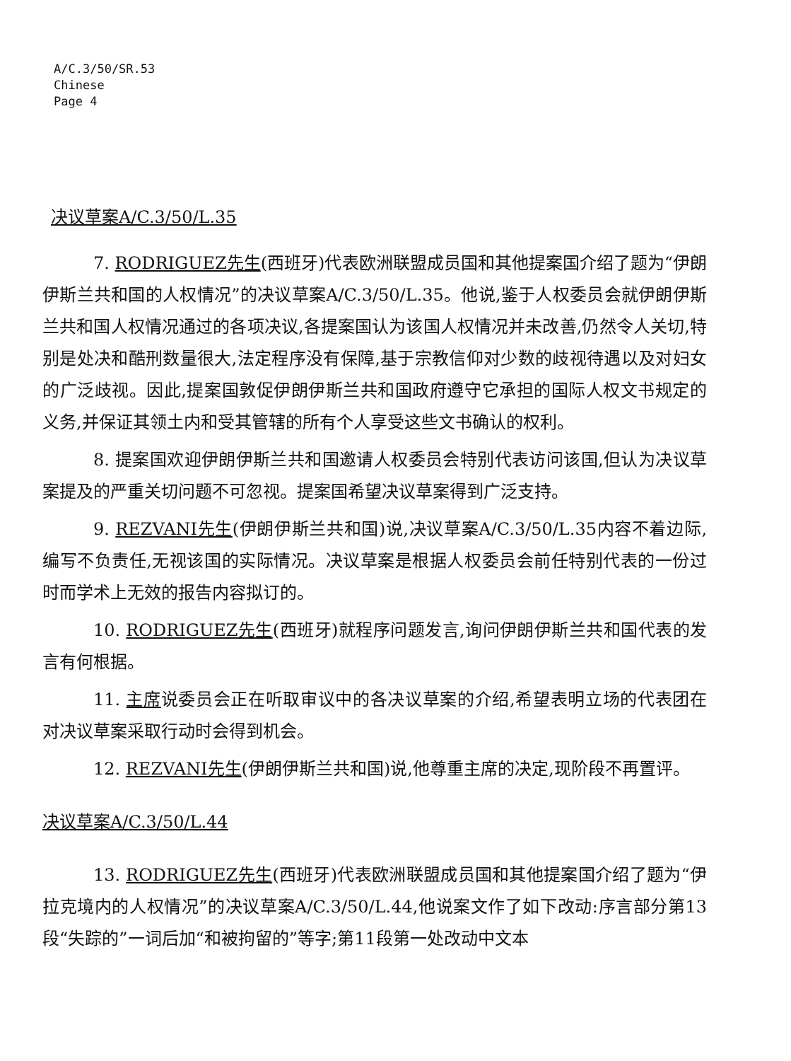A/C.3/50/SR.53
Chinese
Page 4
决议草案A/C.3/50/L.35
7. RODRIGUEZ先生(西班牙)代表欧洲联盟成员国和其他提案国介绍了题为“伊朗伊斯兰共和国的人权情况”的决议草案A/C.3/50/L.35。他说,鉴于人权委员会就伊朗伊斯兰共和国人权情况通过的各项决议,各提案国认为该国人权情况并未改善,仍然令人关切,特别是处决和酷刑数量很大,法定程序没有保障,基于宗教信仰对少数的歧视待遇以及对妇女的广泛歧视。因此,提案国敦促伊朗伊斯兰共和国政府遵守它承担的国际人权文书规定的义务,并保证其领土内和受其管辖的所有个人享受这些文书确认的权利。
8. 提案国欢迎伊朗伊斯兰共和国邀请人权委员会特别代表访问该国,但认为决议草案提及的严重关切问题不可忽视。提案国希望决议草案得到广泛支持。
9. REZVANI先生(伊朗伊斯兰共和国)说,决议草案A/C.3/50/L.35内容不着边际,编写不负责任,无视该国的实际情况。决议草案是根据人权委员会前任特别代表的一份过时而学术上无效的报告内容拟订的。
10. RODRIGUEZ先生(西班牙)就程序问题发言,询问伊朗伊斯兰共和国代表的发言有何根据。
11. 主席说委员会正在听取审议中的各决议草案的介绍,希望表明立场的代表团在对决议草案采取行动时会得到机会。
12. REZVANI先生(伊朗伊斯兰共和国)说,他尊重主席的决定,现阶段不再置评。
决议草案A/C.3/50/L.44
13. RODRIGUEZ先生(西班牙)代表欧洲联盟成员国和其他提案国介绍了题为“伊拉克境内的人权情况”的决议草案A/C.3/50/L.44,他说案文作了如下改动:序言部分第13段“失踪的”一词后加“和被拘留的”等字;第11段第一处改动中文本